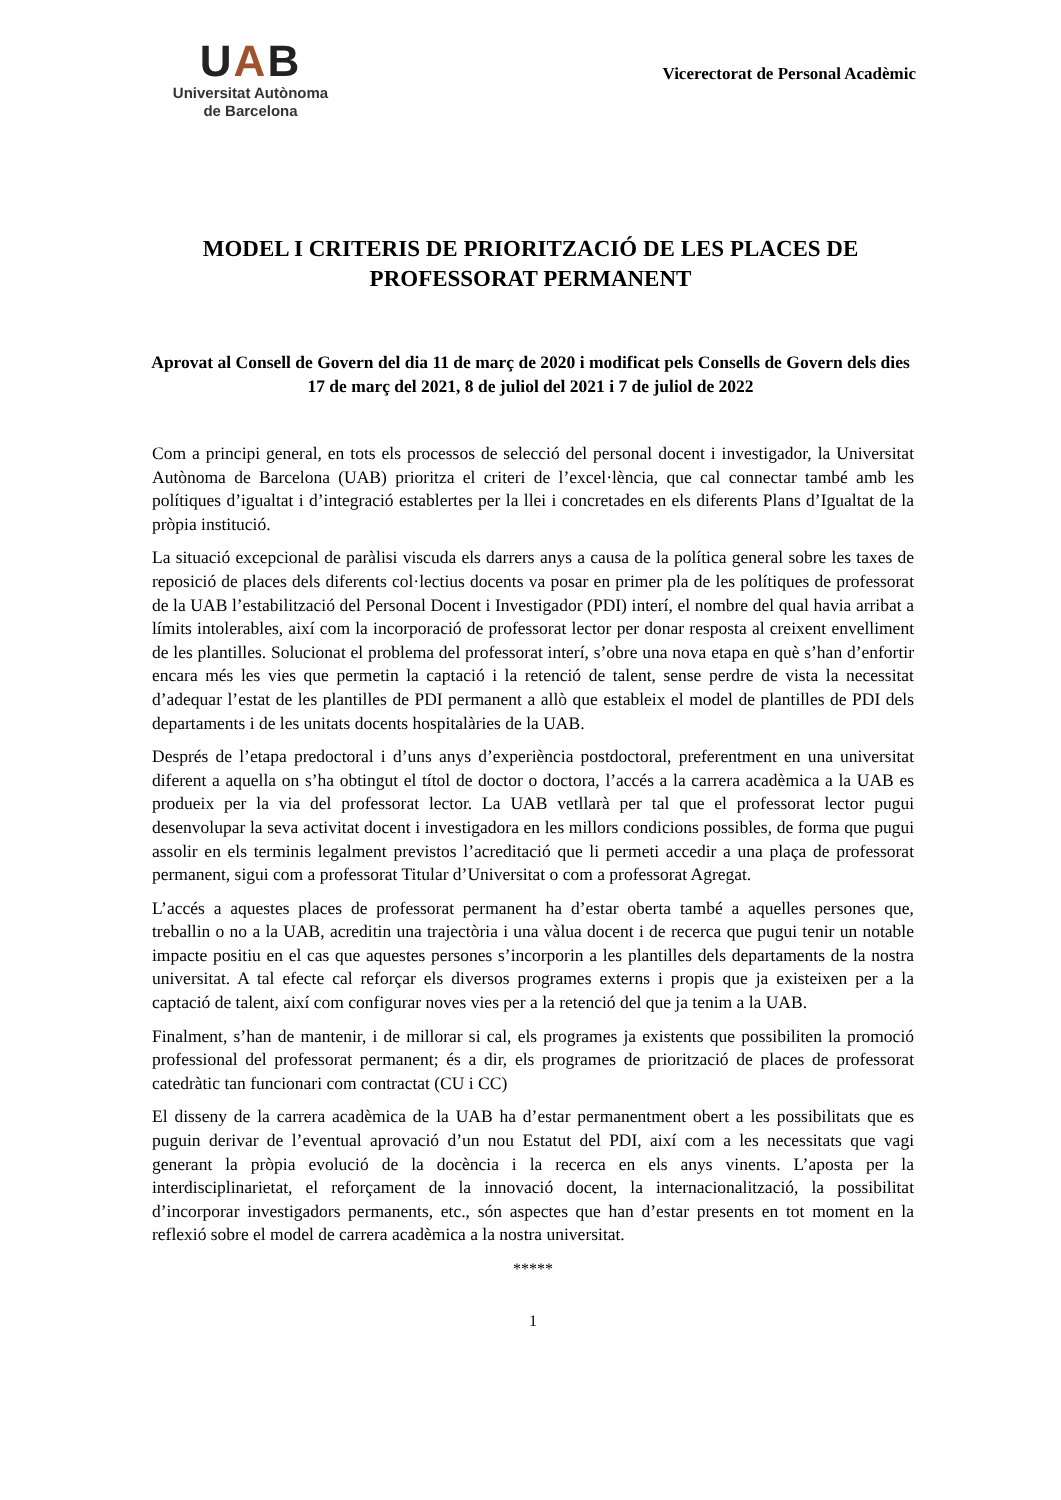UAB
Universitat Autònoma
de Barcelona
Vicerectorat de Personal Acadèmic
MODEL I CRITERIS DE PRIORITZACIÓ DE LES PLACES DE PROFESSORAT PERMANENT
Aprovat al Consell de Govern del dia 11 de març de 2020 i modificat pels Consells de Govern dels dies 17 de març del 2021, 8 de juliol del 2021 i 7 de juliol de 2022
Com a principi general, en tots els processos de selecció del personal docent i investigador, la Universitat Autònoma de Barcelona (UAB) prioritza el criteri de l’excel·lència, que cal connectar també amb les polítiques d’igualtat i d’integració establertes per la llei i concretades en els diferents Plans d’Igualtat de la pròpia institució.
La situació excepcional de paràlisi viscuda els darrers anys a causa de la política general sobre les taxes de reposició de places dels diferents col·lectius docents va posar en primer pla de les polítiques de professorat de la UAB l’estabilització del Personal Docent i Investigador (PDI) interí, el nombre del qual havia arribat a límits intolerables, així com la incorporació de professorat lector per donar resposta al creixent envelliment de les plantilles. Solucionat el problema del professorat interí, s’obre una nova etapa en què s’han d’enfortir encara més les vies que permetin la captació i la retenció de talent, sense perdre de vista la necessitat d’adequar l’estat de les plantilles de PDI permanent a allò que estableix el model de plantilles de PDI dels departaments i de les unitats docents hospitalàries de la UAB.
Després de l’etapa predoctoral i d’uns anys d’experiència postdoctoral, preferentment en una universitat diferent a aquella on s’ha obtingut el títol de doctor o doctora, l’accés a la carrera acadèmica a la UAB es produeix per la via del professorat lector. La UAB vetllarà per tal que el professorat lector pugui desenvolupar la seva activitat docent i investigadora en les millors condicions possibles, de forma que pugui assolir en els terminis legalment previstos l’acreditació que li permeti accedir a una plaça de professorat permanent, sigui com a professorat Titular d’Universitat o com a professorat Agregat.
L’accés a aquestes places de professorat permanent ha d’estar oberta també a aquelles persones que, treballin o no a la UAB, acreditin una trajectòria i una vàlua docent i de recerca que pugui tenir un notable impacte positiu en el cas que aquestes persones s’incorporin a les plantilles dels departaments de la nostra universitat. A tal efecte cal reforçar els diversos programes externs i propis que ja existeixen per a la captació de talent, així com configurar noves vies per a la retenció del que ja tenim a la UAB.
Finalment, s’han de mantenir, i de millorar si cal, els programes ja existents que possibiliten la promoció professional del professorat permanent; és a dir, els programes de priorització de places de professorat catedràtic tan funcionari com contractat (CU i CC)
El disseny de la carrera acadèmica de la UAB ha d’estar permanentment obert a les possibilitats que es puguin derivar de l’eventual aprovació d’un nou Estatut del PDI, així com a les necessitats que vagi generant la pròpia evolució de la docència i la recerca en els anys vinents. L’aposta per la interdisciplinarietat, el reforçament de la innovació docent, la internacionalització, la possibilitat d’incorporar investigadors permanents, etc., són aspectes que han d’estar presents en tot moment en la reflexió sobre el model de carrera acadèmica a la nostra universitat.
*****
1